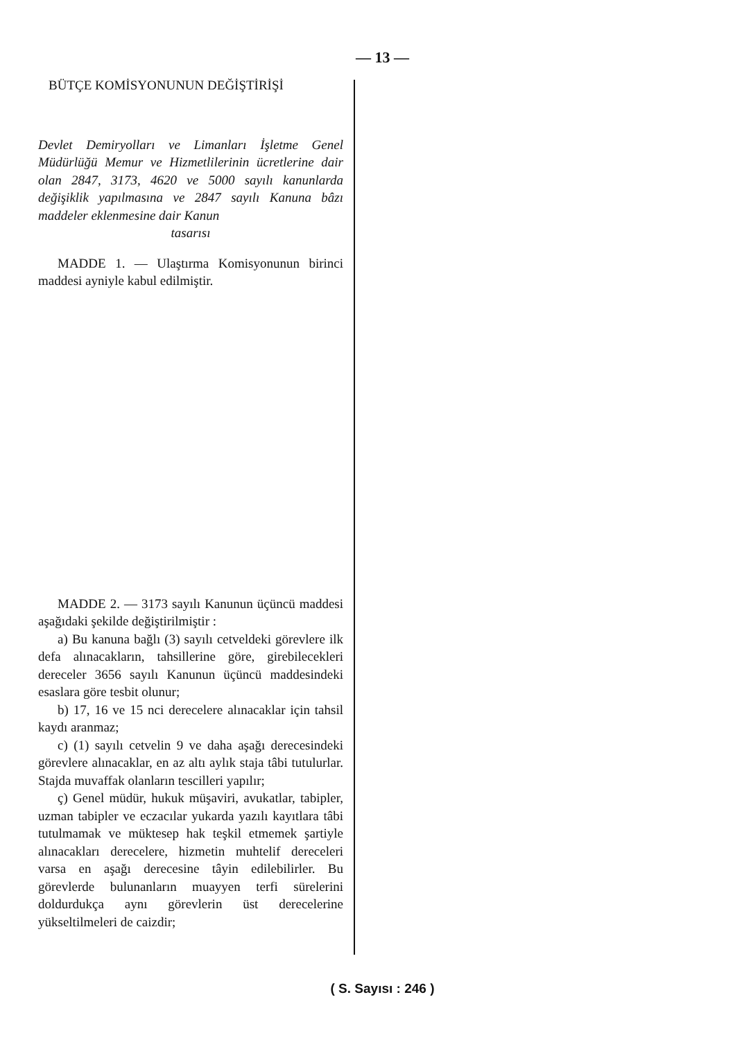— 13 —
BÜTÇE KOMİSYONUNUN DEĞİŞTİRİŞİ
Devlet Demiryolları ve Limanları İşletme Genel Müdürlüğü Memur ve Hizmetlilerinin ücretlerine dair olan 2847, 3173, 4620 ve 5000 sayılı kanunlarda değişiklik yapılmasına ve 2847 sayılı Kanuna bâzı maddeler eklenmesine dair Kanun
tasarısı
MADDE 1. — Ulaştırma Komisyonunun birinci maddesi ayniyle kabul edilmiştir.
MADDE 2. — 3173 sayılı Kanunun üçüncü maddesi aşağıdaki şekilde değiştirilmiştir :
a) Bu kanuna bağlı (3) sayılı cetveldeki görevlere ilk defa alınacakların, tahsillerine göre, girebilecekleri dereceler 3656 sayılı Kanunun üçüncü maddesindeki esaslara göre tesbit olunur;
b) 17, 16 ve 15 nci derecelere alınacaklar için tahsil kaydı aranmaz;
c) (1) sayılı cetvelin 9 ve daha aşağı derecesindeki görevlere alınacaklar, en az altı aylık staja tâbi tutulurlar. Stajda muvaffak olanların tescilleri yapılır;
ç) Genel müdür, hukuk müşaviri, avukatlar, tabipler, uzman tabipler ve eczacılar yukarda yazılı kayıtlara tâbi tutulmamak ve müktesep hak teşkil etmemek şartiyle alınacakları derecelere, hizmetin muhtelif dereceleri varsa en aşağı derecesine tâyin edilebilirler. Bu görevlerde bulunanların muayyen terfi sürelerini doldurdukça aynı görevlerin üst derecelerine yükseltilmeleri de caizdir;
( S. Sayısı : 246 )